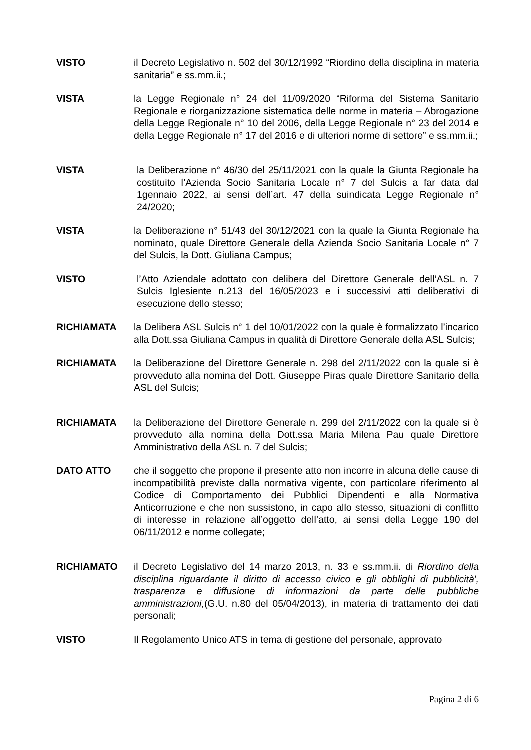VISTO il Decreto Legislativo n. 502 del 30/12/1992 “Riordino della disciplina in materia sanitaria” e ss.mm.ii.;
VISTA la Legge Regionale n° 24 del 11/09/2020 “Riforma del Sistema Sanitario Regionale e riorganizzazione sistematica delle norme in materia – Abrogazione della Legge Regionale n° 10 del 2006, della Legge Regionale n° 23 del 2014 e della Legge Regionale n° 17 del 2016 e di ulteriori norme di settore” e ss.mm.ii.;
VISTA la Deliberazione n° 46/30 del 25/11/2021 con la quale la Giunta Regionale ha costituito l’Azienda Socio Sanitaria Locale n° 7 del Sulcis a far data dal 1gennaio 2022, ai sensi dell’art. 47 della suindicata Legge Regionale n° 24/2020;
VISTA la Deliberazione n° 51/43 del 30/12/2021 con la quale la Giunta Regionale ha nominato, quale Direttore Generale della Azienda Socio Sanitaria Locale n° 7 del Sulcis, la Dott. Giuliana Campus;
VISTO l’Atto Aziendale adottato con delibera del Direttore Generale dell’ASL n. 7 Sulcis Iglesiente n.213 del 16/05/2023 e i successivi atti deliberativi di esecuzione dello stesso;
RICHIAMATA la Delibera ASL Sulcis n° 1 del 10/01/2022 con la quale è formalizzato l’incarico alla Dott.ssa Giuliana Campus in qualità di Direttore Generale della ASL Sulcis;
RICHIAMATA la Deliberazione del Direttore Generale n. 298 del 2/11/2022 con la quale si è provveduto alla nomina del Dott. Giuseppe Piras quale Direttore Sanitario della ASL del Sulcis;
RICHIAMATA la Deliberazione del Direttore Generale n. 299 del 2/11/2022 con la quale si è provveduto alla nomina della Dott.ssa Maria Milena Pau quale Direttore Amministrativo della ASL n. 7 del Sulcis;
DATO ATTO che il soggetto che propone il presente atto non incorre in alcuna delle cause di incompatibilità previste dalla normativa vigente, con particolare riferimento al Codice di Comportamento dei Pubblici Dipendenti e alla Normativa Anticorruzione e che non sussistono, in capo allo stesso, situazioni di conflitto di interesse in relazione all’oggetto dell’atto, ai sensi della Legge 190 del 06/11/2012 e norme collegate;
RICHIAMATO il Decreto Legislativo del 14 marzo 2013, n. 33 e ss.mm.ii. di Riordino della disciplina riguardante il diritto di accesso civico e gli obblighi di pubblicità', trasparenza e diffusione di informazioni da parte delle pubbliche amministrazioni,(G.U. n.80 del 05/04/2013), in materia di trattamento dei dati personali;
VISTO Il Regolamento Unico ATS in tema di gestione del personale, approvato
Pagina 2 di 6